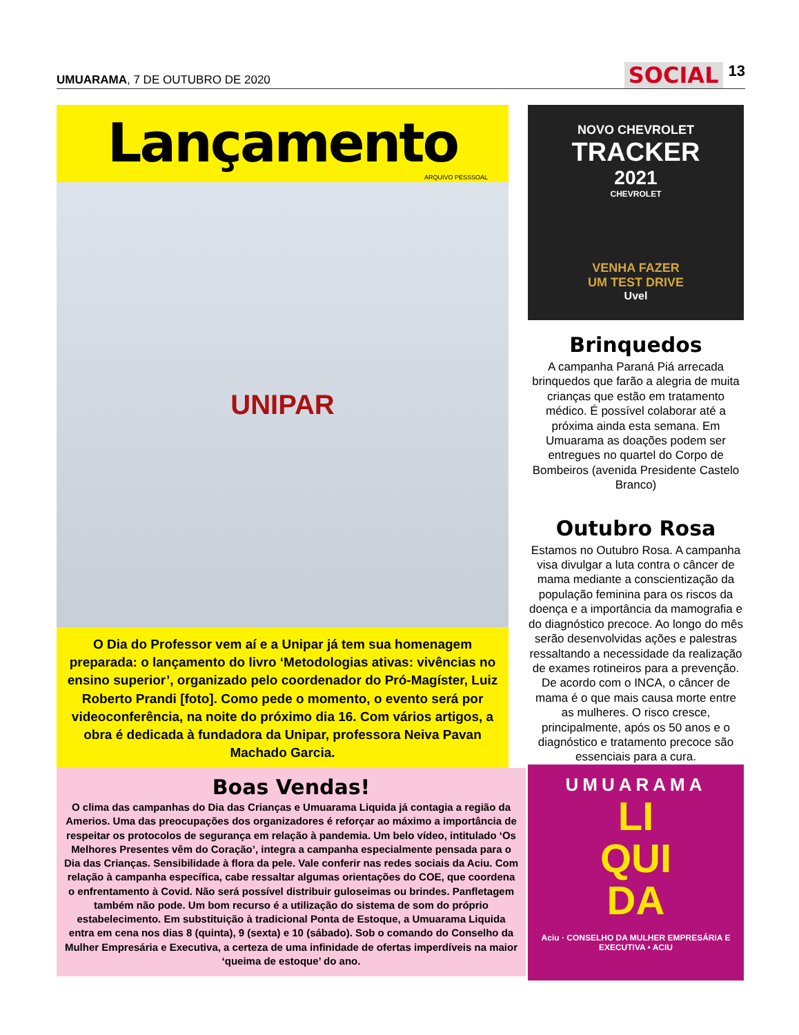UMUARAMA, 7 DE OUTUBRO DE 2020
SOCIAL 13
Lançamento
ARQUIVO PESSSOAL
UNIPAR
O Dia do Professor vem aí e a Unipar já tem sua homenagem preparada: o lançamento do livro ‘Metodologias ativas: vivências no ensino superior’, organizado pelo coordenador do Pró-Magíster, Luiz Roberto Prandi [foto]. Como pede o momento, o evento será por videoconferência, na noite do próximo dia 16. Com vários artigos, a obra é dedicada à fundadora da Unipar, professora Neiva Pavan Machado Garcia.
NOVO CHEVROLET
TRACKER
2021
CHEVROLET
VENHA FAZER
UM TEST DRIVE
Uvel
Brinquedos
A campanha Paraná Piá arrecada brinquedos que farão a alegria de muita crianças que estão em tratamento médico. É possível colaborar até a próxima ainda esta semana. Em Umuarama as doações podem ser entregues no quartel do Corpo de Bombeiros (avenida Presidente Castelo Branco)
Outubro Rosa
Estamos no Outubro Rosa. A campanha visa divulgar a luta contra o câncer de mama mediante a conscientização da população feminina para os riscos da doença e a importância da mamografia e do diagnóstico precoce. Ao longo do mês serão desenvolvidas ações e palestras ressaltando a necessidade da realização de exames rotineiros para a prevenção. De acordo com o INCA, o câncer de mama é o que mais causa morte entre as mulheres. O risco cresce, principalmente, após os 50 anos e o diagnóstico e tratamento precoce são essenciais para a cura.
Boas Vendas!
O clima das campanhas do Dia das Crianças e Umuarama Liquida já contagia a região da Amerios. Uma das preocupações dos organizadores é reforçar ao máximo a importância de respeitar os protocolos de segurança em relação à pandemia. Um belo vídeo, intitulado ‘Os Melhores Presentes vêm do Coração’, integra a campanha especialmente pensada para o Dia das Crianças. Sensibilidade à flora da pele. Vale conferir nas redes sociais da Aciu. Com relação à campanha específica, cabe ressaltar algumas orientações do COE, que coordena o enfrentamento à Covid. Não será possível distribuir guloseimas ou brindes. Panfletagem também não pode. Um bom recurso é a utilização do sistema de som do próprio estabelecimento. Em substituição à tradicional Ponta de Estoque, a Umuarama Liquida entra em cena nos dias 8 (quinta), 9 (sexta) e 10 (sábado). Sob o comando do Conselho da Mulher Empresária e Executiva, a certeza de uma infinidade de ofertas imperdíveis na maior ‘queima de estoque’ do ano.
UMUARAMA
LI
QUI
DA
Aciu · CONSELHO DA MULHER EMPRESÁRIA E EXECUTIVA • ACIU